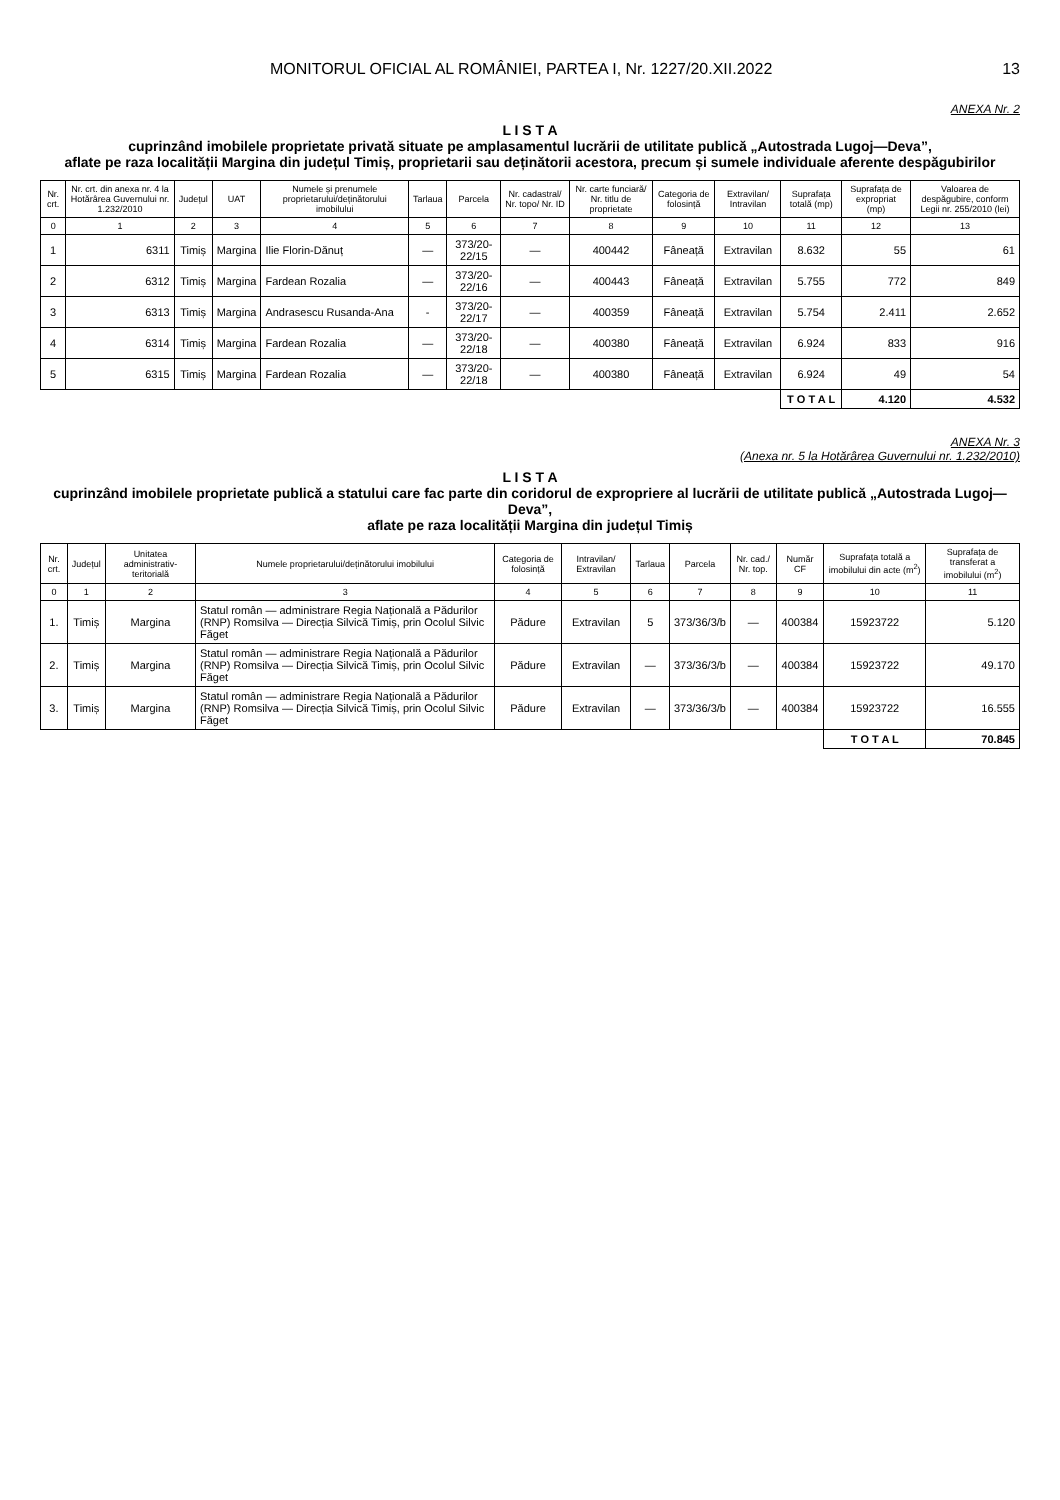MONITORUL OFICIAL AL ROMÂNIEI, PARTEA I, Nr. 1227/20.XII.2022 13
ANEXA Nr. 2
L I S T A
cuprinzând imobilele proprietate privată situate pe amplasamentul lucrării de utilitate publică „Autostrada Lugoj—Deva”,
aflate pe raza localității Margina din județul Timiș, proprietarii sau deținătorii acestora, precum și sumele individuale aferente despăgubirilor
| Nr. crt. | Nr. crt. din anexa nr. 4 la Hotărârea Guvernului nr. 1.232/2010 | Județul | UAT | Numele și prenumele proprietarului/deținătorului imobilului | Tarlaua | Parcela | Nr. cadastral/ Nr. topo/ Nr. ID | Nr. carte funciară/ Nr. titlu de proprietate | Categoria de folosință | Extravilan/ Intravilan | Suprafața totală (mp) | Suprafața de expropriat (mp) | Valoarea de despăgubire, conform Legii nr. 255/2010 (lei) |
| --- | --- | --- | --- | --- | --- | --- | --- | --- | --- | --- | --- | --- | --- |
| 0 | 1 | 2 | 3 | 4 | 5 | 6 | 7 | 8 | 9 | 10 | 11 | 12 | 13 |
| 1 | 6311 | Timiș | Margina | Ilie Florin-Dănuț | — | 373/20-22/15 | — | 400442 | Fâneață | Extravilan | 8.632 | 55 | 61 |
| 2 | 6312 | Timiș | Margina | Fardean Rozalia | — | 373/20-22/16 | — | 400443 | Fâneață | Extravilan | 5.755 | 772 | 849 |
| 3 | 6313 | Timiș | Margina | Andrasescu Rusanda-Ana | - | 373/20-22/17 | — | 400359 | Fâneață | Extravilan | 5.754 | 2.411 | 2.652 |
| 4 | 6314 | Timiș | Margina | Fardean Rozalia | — | 373/20-22/18 | — | 400380 | Fâneață | Extravilan | 6.924 | 833 | 916 |
| 5 | 6315 | Timiș | Margina | Fardean Rozalia | — | 373/20-22/18 | — | 400380 | Fâneață | Extravilan | 6.924 | 49 | 54 |
| | | | | | | | | | | | T O T A L | 4.120 | 4.532 |
ANEXA Nr. 3
(Anexa nr. 5 la Hotărârea Guvernului nr. 1.232/2010)
L I S T A
cuprinzând imobilele proprietate publică a statului care fac parte din coridorul de expropriere al lucrării de utilitate publică „Autostrada Lugoj—Deva”,
aflate pe raza localității Margina din județul Timiș
| Nr. crt. | Județul | Unitatea administrativ-teritorială | Numele proprietarului/deținătorului imobilului | Categoria de folosință | Intravilan/ Extravilan | Tarlaua | Parcela | Nr. cad./ Nr. top. | Număr CF | Suprafața totală a imobilului din acte (m<sup>2</sup>) | Suprafața de transferat a imobilului (m<sup>2</sup>) |
| --- | --- | --- | --- | --- | --- | --- | --- | --- | --- | --- | --- |
| 0 | 1 | 2 | 3 | 4 | 5 | 6 | 7 | 8 | 9 | 10 | 11 |
| 1. | Timiș | Margina | Statul român — administrare Regia Națională a Pădurilor (RNP) Romsilva — Direcția Silvică Timiș, prin Ocolul Silvic Făget | Pădure | Extravilan | 5 | 373/36/3/b | — | 400384 | 15923722 | 5.120 |
| 2. | Timiș | Margina | Statul român — administrare Regia Națională a Pădurilor (RNP) Romsilva — Direcția Silvică Timiș, prin Ocolul Silvic Făget | Pădure | Extravilan | — | 373/36/3/b | — | 400384 | 15923722 | 49.170 |
| 3. | Timiș | Margina | Statul român — administrare Regia Națională a Pădurilor (RNP) Romsilva — Direcția Silvică Timiș, prin Ocolul Silvic Făget | Pădure | Extravilan | — | 373/36/3/b | — | 400384 | 15923722 | 16.555 |
| | | | | | | | | | | T O T A L | 70.845 |